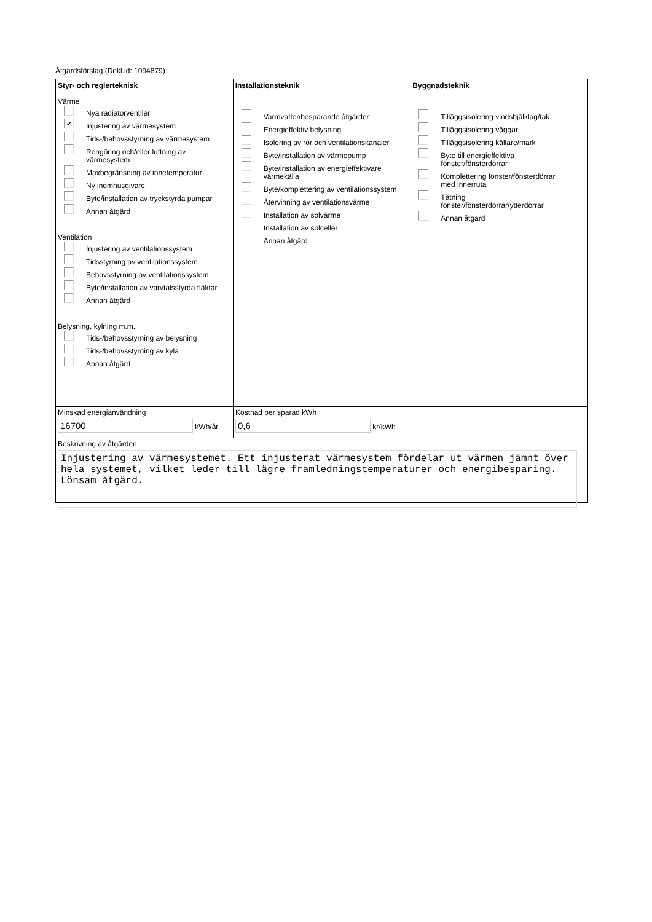Åtgärdsförslag (Dekl.id: 1094879)
Styr- och reglerteknisk
Värme
Nya radiatorventiler
✔ Injustering av värmesystem
Tids-/behovsstyrning av värmesystem
Rengöring och/eller luftning av
värmesystem
Maxbegränsning av innetemperatur
Ny inomhusgivare
Byte/installation av tryckstyrda pumpar
Annan åtgärd
Ventilation
Injustering av ventilationssystem
Tidsstyrning av ventilationssystem
Behovsstyrning av ventilationssystem
Byte/installation av varvtalsstyrda fläktar
Annan åtgärd
Belysning, kylning m.m.
Tids-/behovsstyrning av belysning
Tids-/behovsstyrning av kyla
Annan åtgärd
Installationsteknik
Varmvattenbesparande åtgärder
Energieffektiv belysning
Isolering av rör och ventilationskanaler
Byte/installation av värmepump
Byte/installation av energieffektivare
värmekälla
Byte/komplettering av ventilationssystem
Återvinning av ventilationsvärme
Installation av solvärme
Installation av solceller
Annan åtgärd
Byggnadsteknik
Tilläggsisolering vindsbjälklag/tak
Tilläggsisolering väggar
Tilläggsisolering källare/mark
Byte till energieffektiva
fönster/fönsterdörrar
Komplettering fönster/fönsterdörrar
med innerruta
Tätning
fönster/fönsterdörrar/ytterdörrar
Annan åtgärd
Minskad energianvändning
16700 kWh/år
Kostnad per sparad kWh
0,6 kr/kWh
Beskrivning av åtgärden
Injustering av värmesystemet. Ett injusterat värmesystem fördelar ut värmen jämnt över hela systemet, vilket leder till lägre framledningstemperaturer och energibesparing. Lönsam åtgärd.